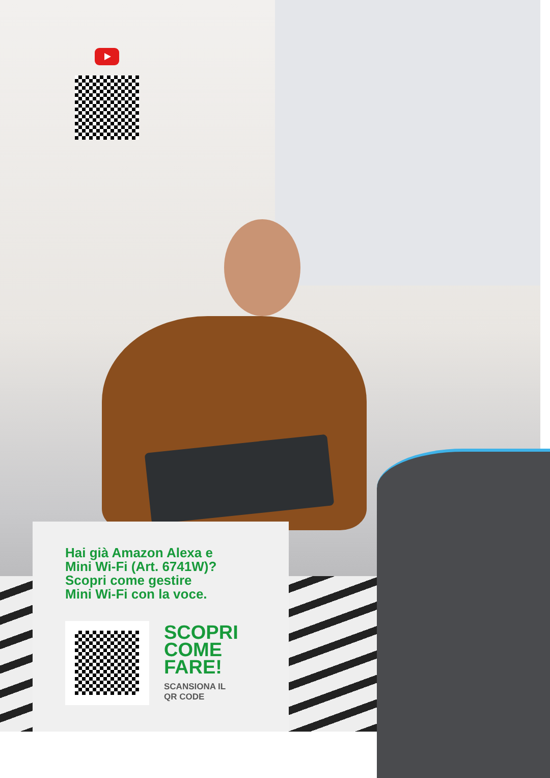Hai già Amazon Alexa e
Mini Wi-Fi (Art. 6741W)?
Scopri come gestire
Mini Wi-Fi con la voce.
SCOPRI
COME
FARE!
SCANSIONA IL
QR CODE